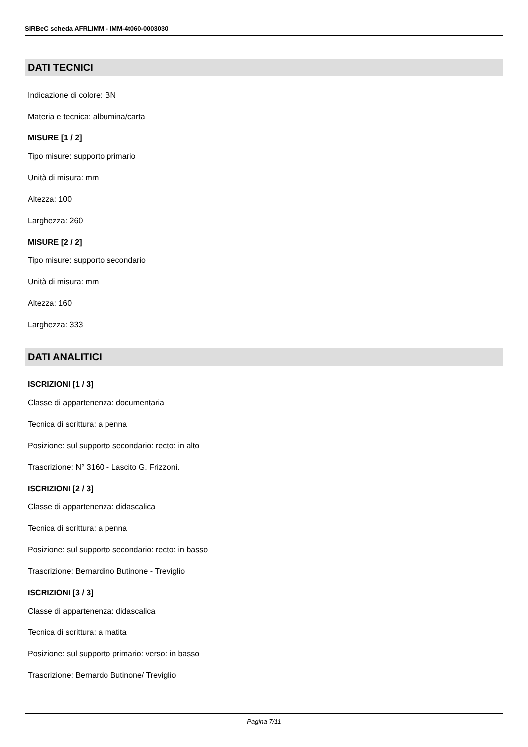SIRBeC scheda AFRLIMM - IMM-4t060-0003030
DATI TECNICI
Indicazione di colore: BN
Materia e tecnica: albumina/carta
MISURE [1 / 2]
Tipo misure: supporto primario
Unità di misura: mm
Altezza: 100
Larghezza: 260
MISURE [2 / 2]
Tipo misure: supporto secondario
Unità di misura: mm
Altezza: 160
Larghezza: 333
DATI ANALITICI
ISCRIZIONI [1 / 3]
Classe di appartenenza: documentaria
Tecnica di scrittura: a penna
Posizione: sul supporto secondario: recto: in alto
Trascrizione: N° 3160 - Lascito G. Frizzoni.
ISCRIZIONI [2 / 3]
Classe di appartenenza: didascalica
Tecnica di scrittura: a penna
Posizione: sul supporto secondario: recto: in basso
Trascrizione: Bernardino Butinone - Treviglio
ISCRIZIONI [3 / 3]
Classe di appartenenza: didascalica
Tecnica di scrittura: a matita
Posizione: sul supporto primario: verso: in basso
Trascrizione: Bernardo Butinone/ Treviglio
Pagina 7/11